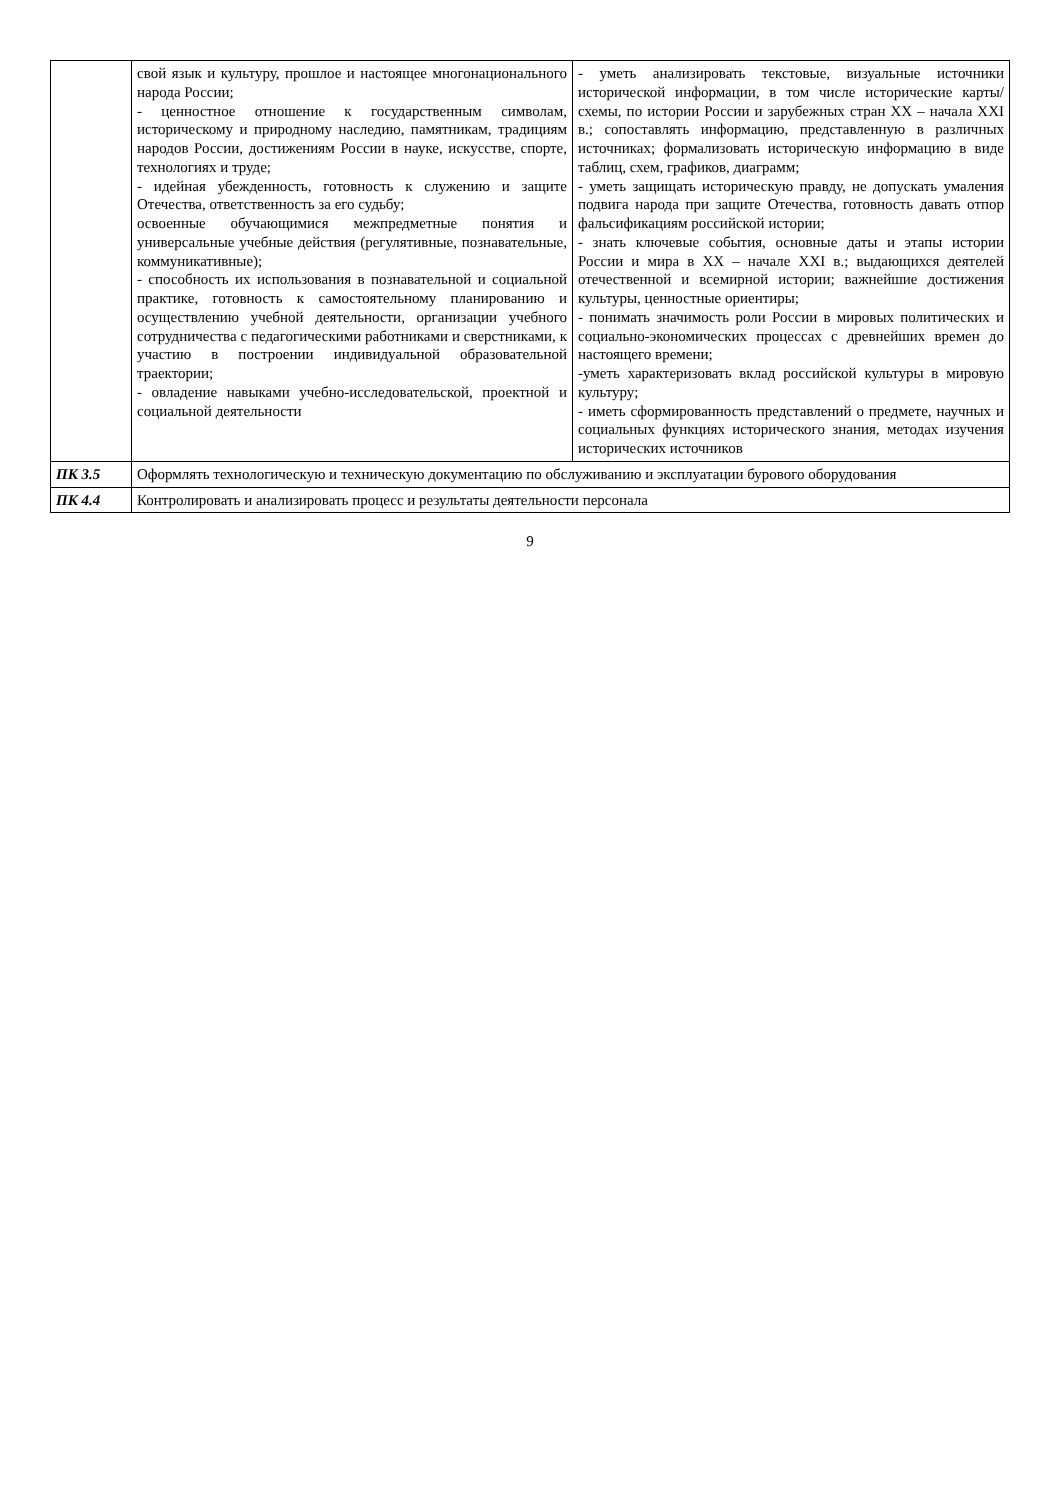| | свой язык и культуру, прошлое и настоящее многонационального народа России; - ценностное отношение к государственным символам, историческому и природному наследию, памятникам, традициям народов России, достижениям России в науке, искусстве, спорте, технологиях и труде; - идейная убежденность, готовность к служению и защите Отечества, ответственность за его судьбу; освоенные обучающимися межпредметные понятия и универсальные учебные действия (регулятивные, познавательные, коммуникативные); - способность их использования в познавательной и социальной практике, готовность к самостоятельному планированию и осуществлению учебной деятельности, организации учебного сотрудничества с педагогическими работниками и сверстниками, к участию в построении индивидуальной образовательной траектории; - овладение навыками учебно-исследовательской, проектной и социальной деятельности | - уметь анализировать текстовые, визуальные источники исторической информации, в том числе исторические карты/схемы, по истории России и зарубежных стран XX – начала XXI в.; сопоставлять информацию, представленную в различных источниках; формализовать историческую информацию в виде таблиц, схем, графиков, диаграмм; - уметь защищать историческую правду, не допускать умаления подвига народа при защите Отечества, готовность давать отпор фальсификациям российской истории; - знать ключевые события, основные даты и этапы истории России и мира в XX – начале XXI в.; выдающихся деятелей отечественной и всемирной истории; важнейшие достижения культуры, ценностные ориентиры; - понимать значимость роли России в мировых политических и социально-экономических процессах с древнейших времен до настоящего времени; -уметь характеризовать вклад российской культуры в мировую культуру; - иметь сформированность представлений о предмете, научных и социальных функциях исторического знания, методах изучения исторических источников |
| ПК 3.5 | Оформлять технологическую и техническую документацию по обслуживанию и эксплуатации бурового оборудования | |
| ПК 4.4 | Контролировать и анализировать процесс и результаты деятельности персонала | |
9